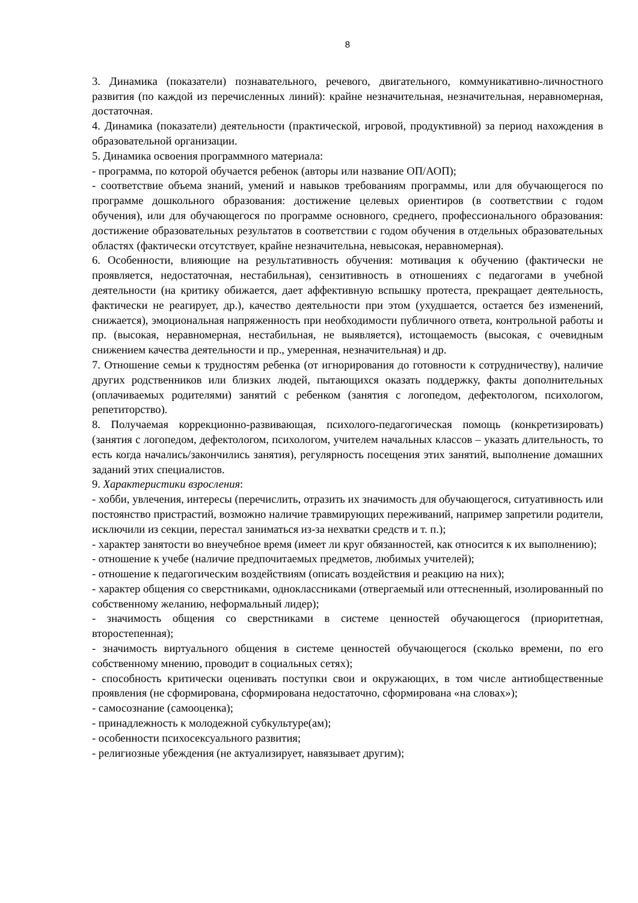8
3. Динамика (показатели) познавательного, речевого, двигательного, коммуникативно-личностного развития (по каждой из перечисленных линий): крайне незначительная, незначительная, неравномерная, достаточная.
4. Динамика (показатели) деятельности (практической, игровой, продуктивной) за период нахождения в образовательной организации.
5. Динамика освоения программного материала:
- программа, по которой обучается ребенок (авторы или название ОП/АОП);
- соответствие объема знаний, умений и навыков требованиям программы, или для обучающегося по программе дошкольного образования: достижение целевых ориентиров (в соответствии с годом обучения), или для обучающегося по программе основного, среднего, профессионального образования: достижение образовательных результатов в соответствии с годом обучения в отдельных образовательных областях (фактически отсутствует, крайне незначительна, невысокая, неравномерная).
6. Особенности, влияющие на результативность обучения: мотивация к обучению (фактически не проявляется, недостаточная, нестабильная), сензитивность в отношениях с педагогами в учебной деятельности (на критику обижается, дает аффективную вспышку протеста, прекращает деятельность, фактически не реагирует, др.), качество деятельности при этом (ухудшается, остается без изменений, снижается), эмоциональная напряженность при необходимости публичного ответа, контрольной работы и пр. (высокая, неравномерная, нестабильная, не выявляется), истощаемость (высокая, с очевидным снижением качества деятельности и пр., умеренная, незначительная) и др.
7. Отношение семьи к трудностям ребенка (от игнорирования до готовности к сотрудничеству), наличие других родственников или близких людей, пытающихся оказать поддержку, факты дополнительных (оплачиваемых родителями) занятий с ребенком (занятия с логопедом, дефектологом, психологом, репетиторство).
8. Получаемая коррекционно-развивающая, психолого-педагогическая помощь (конкретизировать) (занятия с логопедом, дефектологом, психологом, учителем начальных классов – указать длительность, то есть когда начались/закончились занятия), регулярность посещения этих занятий, выполнение домашних заданий этих специалистов.
9. Характеристики взросления:
- хобби, увлечения, интересы (перечислить, отразить их значимость для обучающегося, ситуативность или постоянство пристрастий, возможно наличие травмирующих переживаний, например запретили родители, исключили из секции, перестал заниматься из-за нехватки средств и т. п.);
- характер занятости во внеучебное время (имеет ли круг обязанностей, как относится к их выполнению);
- отношение к учебе (наличие предпочитаемых предметов, любимых учителей);
- отношение к педагогическим воздействиям (описать воздействия и реакцию на них);
- характер общения со сверстниками, одноклассниками (отвергаемый или оттесненный, изолированный по собственному желанию, неформальный лидер);
- значимость общения со сверстниками в системе ценностей обучающегося (приоритетная, второстепенная);
- значимость виртуального общения в системе ценностей обучающегося (сколько времени, по его собственному мнению, проводит в социальных сетях);
- способность критически оценивать поступки свои и окружающих, в том числе антиобщественные проявления (не сформирована, сформирована недостаточно, сформирована «на словах»);
- самосознание (самооценка);
- принадлежность к молодежной субкультуре(ам);
- особенности психосексуального развития;
- религиозные убеждения (не актуализирует, навязывает другим);